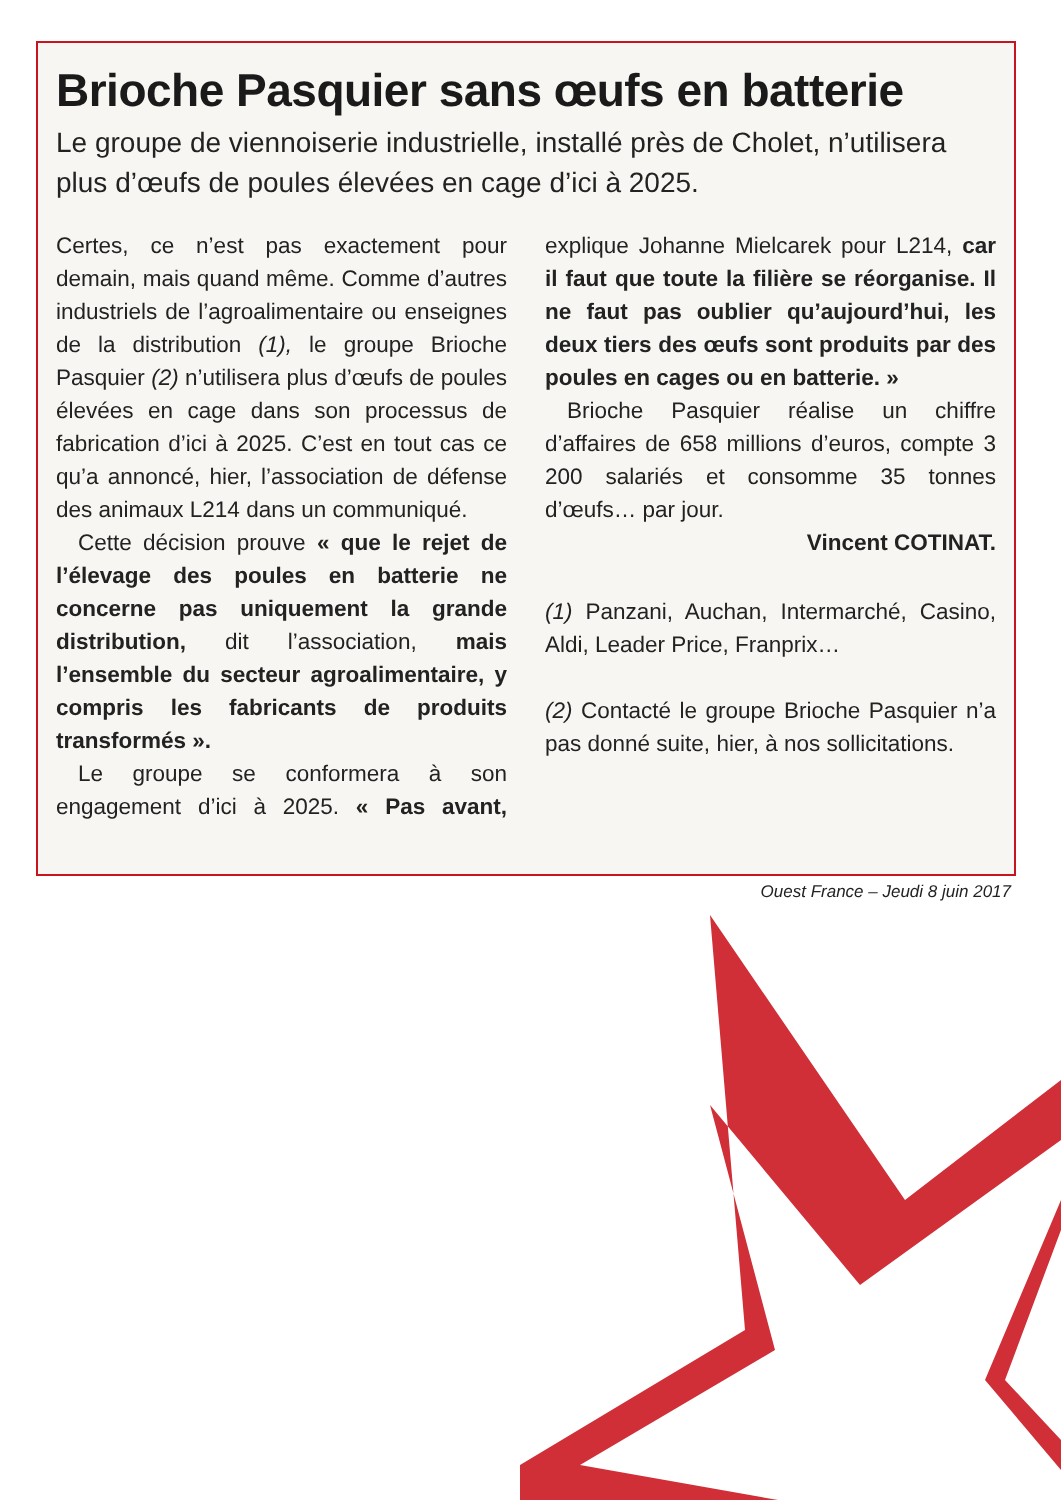Brioche Pasquier sans œufs en batterie
Le groupe de viennoiserie industrielle, installé près de Cholet, n’utilisera plus d’œufs de poules élevées en cage d’ici à 2025.
Certes, ce n’est pas exactement pour demain, mais quand même. Comme d’autres industriels de l’agroalimentaire ou enseignes de la distribution (1), le groupe Brioche Pasquier (2) n’utilisera plus d’œufs de poules élevées en cage dans son processus de fabrication d’ici à 2025. C’est en tout cas ce qu’a annoncé, hier, l’association de défense des animaux L214 dans un communiqué.
Cette décision prouve « que le rejet de l’élevage des poules en batterie ne concerne pas uniquement la grande distribution, dit l’association, mais l’ensemble du secteur agroalimentaire, y compris les fabricants de produits transformés ».
Le groupe se conformera à son engagement d’ici à 2025. « Pas avant, explique Johanne Mielcarek pour L214, car il faut que toute la filière se réorganise. Il ne faut pas oublier qu’aujourd’hui, les deux tiers des œufs sont produits par des poules en cages ou en batterie. »
Brioche Pasquier réalise un chiffre d’affaires de 658 millions d’euros, compte 3 200 salariés et consomme 35 tonnes d’œufs… par jour.
Vincent COTINAT.
(1) Panzani, Auchan, Intermarché, Casino, Aldi, Leader Price, Franprix…
(2) Contacté le groupe Brioche Pasquier n’a pas donné suite, hier, à nos sollicitations.
Ouest France – Jeudi 8 juin 2017